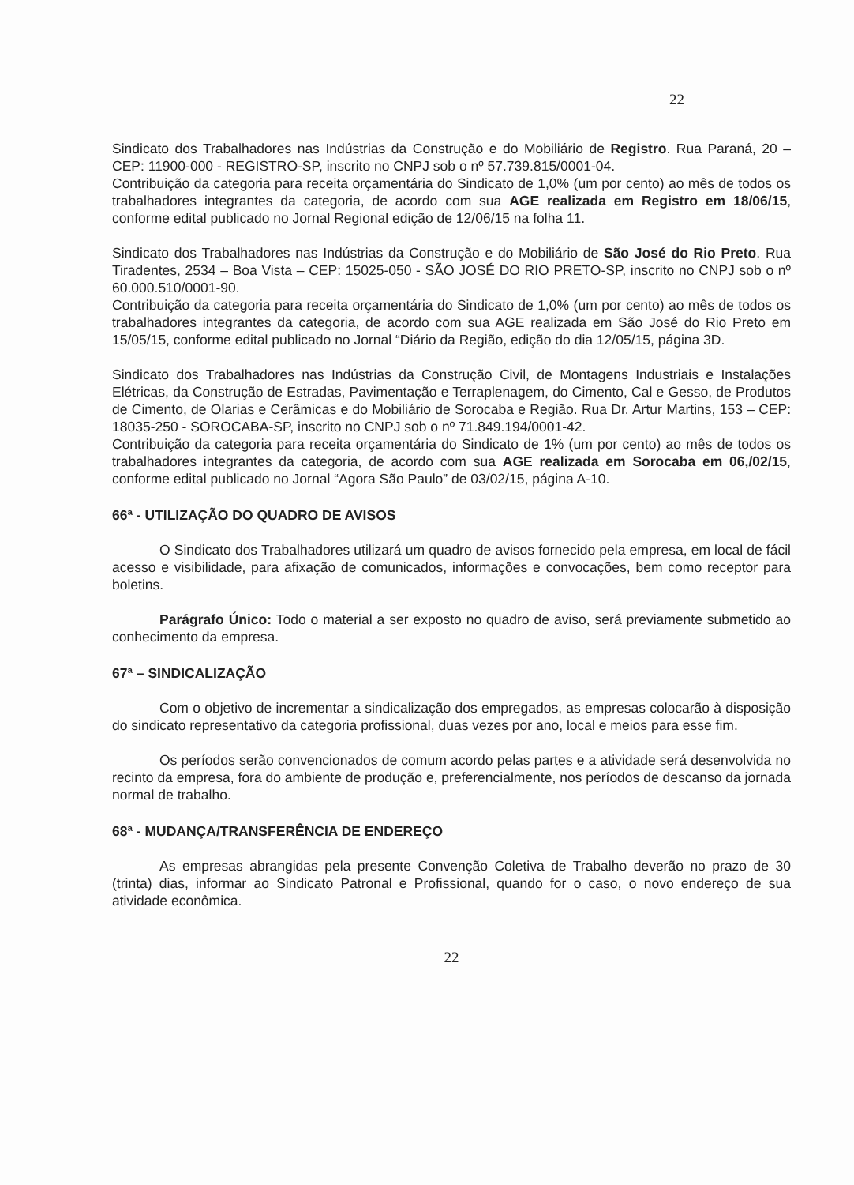22
Sindicato dos Trabalhadores nas Indústrias da Construção e do Mobiliário de Registro. Rua Paraná, 20 – CEP: 11900-000 - REGISTRO-SP, inscrito no CNPJ sob o nº 57.739.815/0001-04.
Contribuição da categoria para receita orçamentária do Sindicato de 1,0% (um por cento) ao mês de todos os trabalhadores integrantes da categoria, de acordo com sua AGE realizada em Registro em 18/06/15, conforme edital publicado no Jornal Regional edição de 12/06/15 na folha 11.
Sindicato dos Trabalhadores nas Indústrias da Construção e do Mobiliário de São José do Rio Preto. Rua Tiradentes, 2534 – Boa Vista – CEP: 15025-050 - SÃO JOSÉ DO RIO PRETO-SP, inscrito no CNPJ sob o nº 60.000.510/0001-90.
Contribuição da categoria para receita orçamentária do Sindicato de 1,0% (um por cento) ao mês de todos os trabalhadores integrantes da categoria, de acordo com sua AGE realizada em São José do Rio Preto em 15/05/15, conforme edital publicado no Jornal “Diário da Região, edição do dia 12/05/15, página 3D.
Sindicato dos Trabalhadores nas Indústrias da Construção Civil, de Montagens Industriais e Instalações Elétricas, da Construção de Estradas, Pavimentação e Terraplenagem, do Cimento, Cal e Gesso, de Produtos de Cimento, de Olarias e Cerâmicas e do Mobiliário de Sorocaba e Região. Rua Dr. Artur Martins, 153 – CEP: 18035-250 - SOROCABA-SP, inscrito no CNPJ sob o nº 71.849.194/0001-42.
Contribuição da categoria para receita orçamentária do Sindicato de 1% (um por cento) ao mês de todos os trabalhadores integrantes da categoria, de acordo com sua AGE realizada em Sorocaba em 06,/02/15, conforme edital publicado no Jornal “Agora São Paulo” de 03/02/15, página A-10.
66ª - UTILIZAÇÃO DO QUADRO DE AVISOS
O Sindicato dos Trabalhadores utilizará um quadro de avisos fornecido pela empresa, em local de fácil acesso e visibilidade, para afixação de comunicados, informações e convocações, bem como receptor para boletins.
Parágrafo Único: Todo o material a ser exposto no quadro de aviso, será previamente submetido ao conhecimento da empresa.
67ª – SINDICALIZAÇÃO
Com o objetivo de incrementar a sindicalização dos empregados, as empresas colocarão à disposição do sindicato representativo da categoria profissional, duas vezes por ano, local e meios para esse fim.
Os períodos serão convencionados de comum acordo pelas partes e a atividade será desenvolvida no recinto da empresa, fora do ambiente de produção e, preferencialmente, nos períodos de descanso da jornada normal de trabalho.
68ª - MUDANÇA/TRANSFERÊNCIA DE ENDEREÇO
As empresas abrangidas pela presente Convenção Coletiva de Trabalho deverão no prazo de 30 (trinta) dias, informar ao Sindicato Patronal e Profissional, quando for o caso, o novo endereço de sua atividade econômica.
22